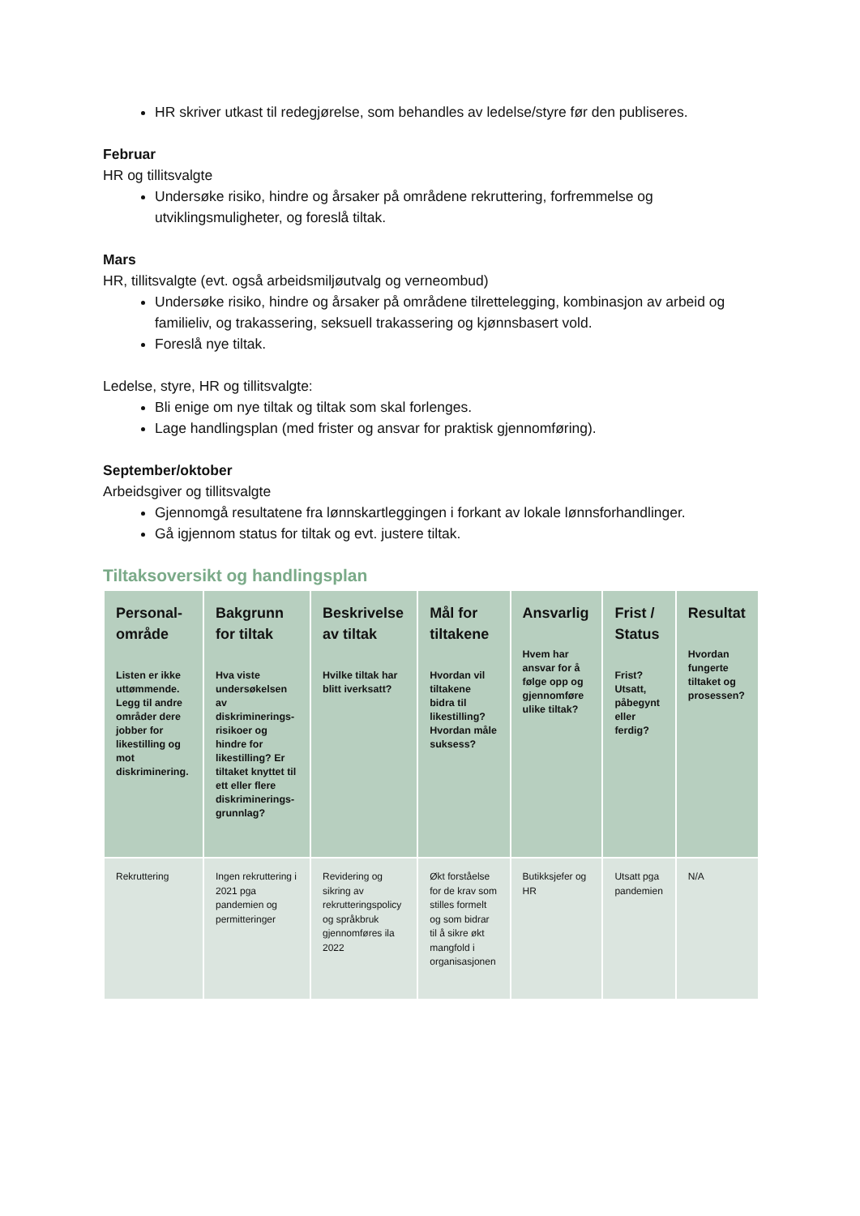HR skriver utkast til redegjørelse, som behandles av ledelse/styre før den publiseres.
Februar
HR og tillitsvalgte
Undersøke risiko, hindre og årsaker på områdene rekruttering, forfremmelse og utviklingsmuligheter, og foreslå tiltak.
Mars
HR, tillitsvalgte (evt. også arbeidsmiljøutvalg og verneombud)
Undersøke risiko, hindre og årsaker på områdene tilrettelegging, kombinasjon av arbeid og familieliv, og trakassering, seksuell trakassering og kjønnsbasert vold.
Foreslå nye tiltak.
Ledelse, styre, HR og tillitsvalgte:
Bli enige om nye tiltak og tiltak som skal forlenges.
Lage handlingsplan (med frister og ansvar for praktisk gjennomføring).
September/oktober
Arbeidsgiver og tillitsvalgte
Gjennomgå resultatene fra lønnskartleggingen i forkant av lokale lønnsforhandlinger.
Gå igjennom status for tiltak og evt. justere tiltak.
Tiltaksoversikt og handlingsplan
| Personal-område Listen er ikke uttømmende. Legg til andre områder dere jobber for likestilling og mot diskriminering. | Bakgrunn for tiltak Hva viste undersøkelsen av diskriminerings-risikoer og hindre for likestilling? Er tiltaket knyttet til ett eller flere diskriminerings-grunnlag? | Beskrivelse av tiltak Hvilke tiltak har blitt iverksatt? | Mål for tiltakene Hvordan vil tiltakene bidra til likestilling? Hvordan måle suksess? | Ansvarlig Hvem har ansvar for å følge opp og gjennomføre ulike tiltak? | Frist / Status Frist? Utsatt, påbegynt eller ferdig? | Resultat Hvordan fungerte tiltaket og prosessen? |
| --- | --- | --- | --- | --- | --- | --- |
| Rekruttering | Ingen rekruttering i 2021 pga pandemien og permitteringer | Revidering og sikring av rekrutteringspolicy og språkbruk gjennomføres ila 2022 | Økt forståelse for de krav som stilles formelt og som bidrar til å sikre økt mangfold i organisasjonen | Butikksjefer og HR | Utsatt pga pandemien | N/A |